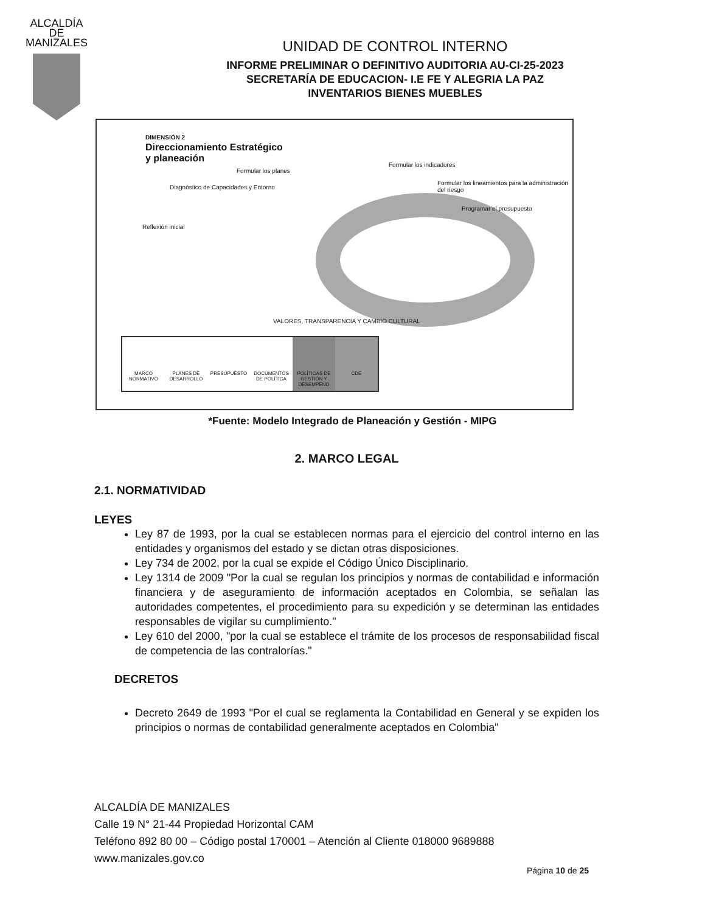ALCALDÍA DE
MANIZALES
UNIDAD DE CONTROL INTERNO
INFORME PRELIMINAR O DEFINITIVO AUDITORIA AU-CI-25-2023
SECRETARÍA DE EDUCACION- I.E FE Y ALEGRIA LA PAZ
INVENTARIOS BIENES MUEBLES
DIMENSIÓN 2
Direccionamiento Estratégico
y planeación
Reflexión inicial
Diagnóstico de Capacidades y Entorno
Formular los planes
Formular los indicadores
Formular los lineamientos para la administración del riesgo
Programar el presupuesto
VALORES, TRANSPARENCIA Y CAMBIO CULTURAL
MARCO NORMATIVO PLANES DE DESARROLLO PRESUPUESTO DOCUMENTOS DE POLÍTICA POLÍTICAS DE GESTIÓN Y DESEMPEÑO
CDE
*Fuente: Modelo Integrado de Planeación y Gestión - MIPG
2. MARCO LEGAL
2.1. NORMATIVIDAD
LEYES
Ley 87 de 1993, por la cual se establecen normas para el ejercicio del control interno en las entidades y organismos del estado y se dictan otras disposiciones.
Ley 734 de 2002, por la cual se expide el Código Único Disciplinario.
Ley 1314 de 2009 "Por la cual se regulan los principios y normas de contabilidad e información financiera y de aseguramiento de información aceptados en Colombia, se señalan las autoridades competentes, el procedimiento para su expedición y se determinan las entidades responsables de vigilar su cumplimiento."
Ley 610 del 2000, "por la cual se establece el trámite de los procesos de responsabilidad fiscal de competencia de las contralorías."
DECRETOS
Decreto 2649 de 1993 "Por el cual se reglamenta la Contabilidad en General y se expiden los principios o normas de contabilidad generalmente aceptados en Colombia"
ALCALDÍA DE MANIZALES
Calle 19 N° 21-44 Propiedad Horizontal CAM
Teléfono 892 80 00 – Código postal 170001 – Atención al Cliente 018000 9689888
www.manizales.gov.co
Página 10 de 25